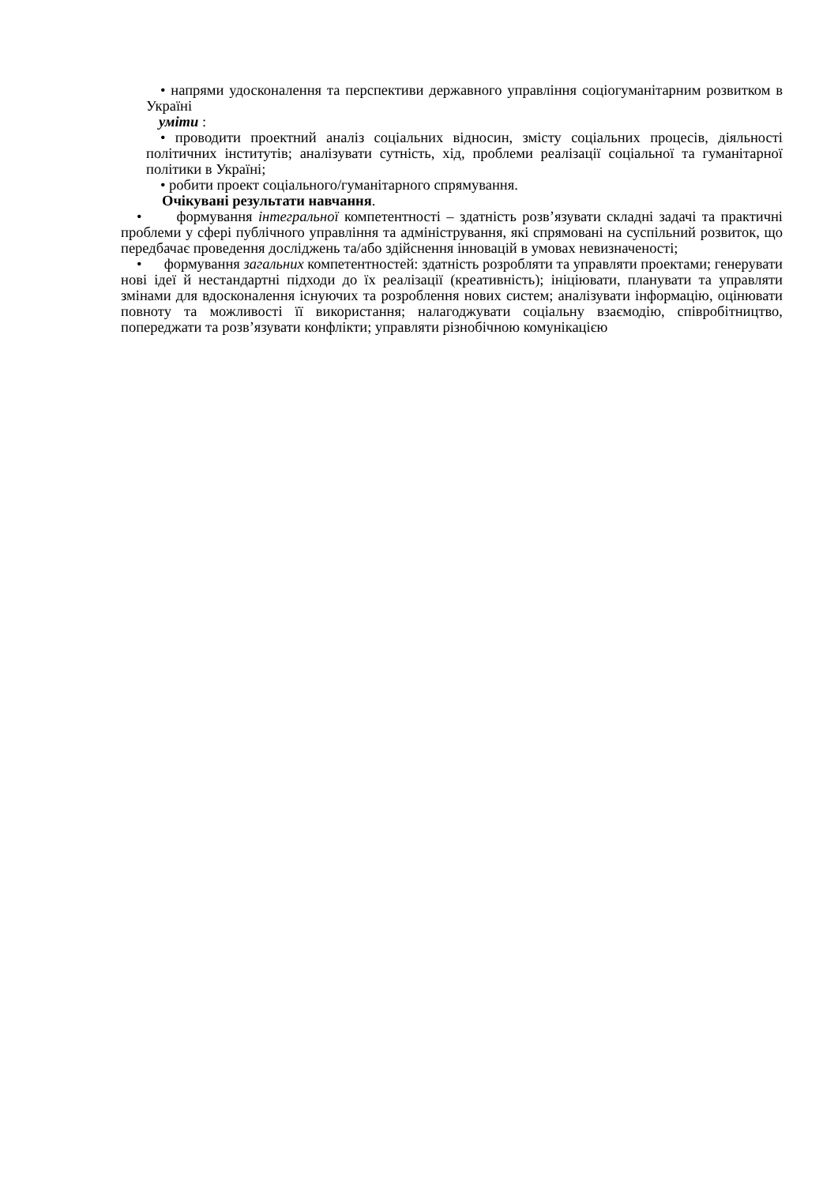• напрями удосконалення та перспективи державного управління соціогуманітарним розвитком в Україні
уміти :
• проводити проектний аналіз соціальних відносин, змісту соціальних процесів, діяльності політичних інститутів; аналізувати сутність, хід, проблеми реалізації соціальної та гуманітарної політики в Україні;
• робити проект соціального/гуманітарного спрямування.
Очікувані результати навчання.
• формування інтегральної компетентності – здатність розв’язувати складні задачі та практичні проблеми у сфері публічного управління та адміністрування, які спрямовані на суспільний розвиток, що передбачає проведення досліджень та/або здійснення інновацій в умовах невизначеності;
• формування загальних компетентностей: здатність розробляти та управляти проектами; генерувати нові ідеї й нестандартні підходи до їх реалізації (креативність); ініціювати, планувати та управляти змінами для вдосконалення існуючих та розроблення нових систем; аналізувати інформацію, оцінювати повноту та можливості її використання; налагоджувати соціальну взаємодію, співробітництво, попереджати та розв’язувати конфлікти; управляти різнобічною комунікацією